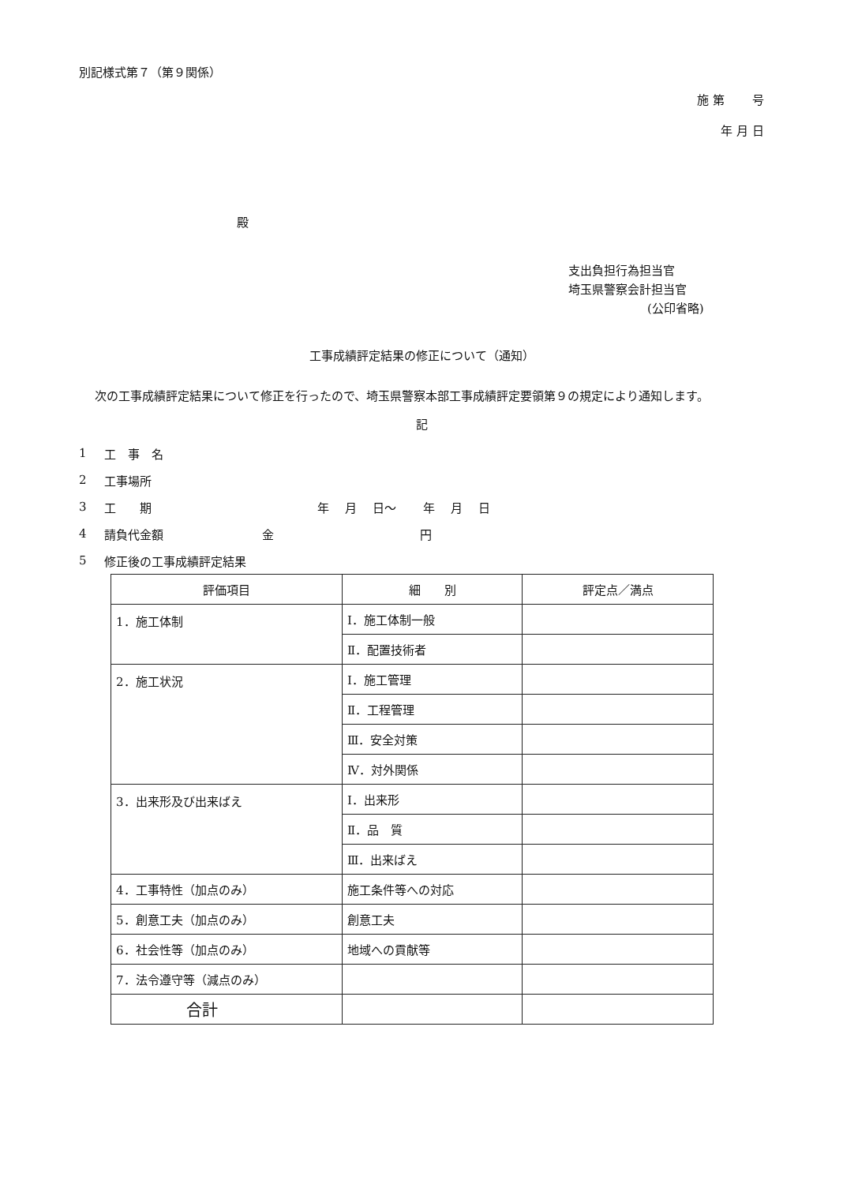別記様式第７（第９関係）
施 第　　 号
年 月 日
殿
支出負担行為担当官
埼玉県警察会計担当官
(公印省略)
工事成績評定結果の修正について（通知）
次の工事成績評定結果について修正を行ったので、埼玉県警察本部工事成績評定要領第９の規定により通知します。
記
1 工　事　名
2 工事場所
3 工　　期 年　 月　 日～　　 年　 月　 日
4 請負代金額 金 円
5 修正後の工事成績評定結果
| 評価項目 | 細 別 | 評定点／満点 |
| --- | --- | --- |
| 1．施工体制 | Ⅰ．施工体制一般 | |
| | Ⅱ．配置技術者 | |
| 2．施工状況 | Ⅰ．施工管理 | |
| | Ⅱ．工程管理 | |
| | Ⅲ．安全対策 | |
| | Ⅳ．対外関係 | |
| 3．出来形及び出来ばえ | Ⅰ．出来形 | |
| | Ⅱ．品 質 | |
| | Ⅲ．出来ばえ | |
| 4．工事特性（加点のみ） | 施工条件等への対応 | |
| 5．創意工夫（加点のみ） | 創意工夫 | |
| 6．社会性等（加点のみ） | 地域への貢献等 | |
| 7．法令遵守等（減点のみ） | | |
| 合計 | | |